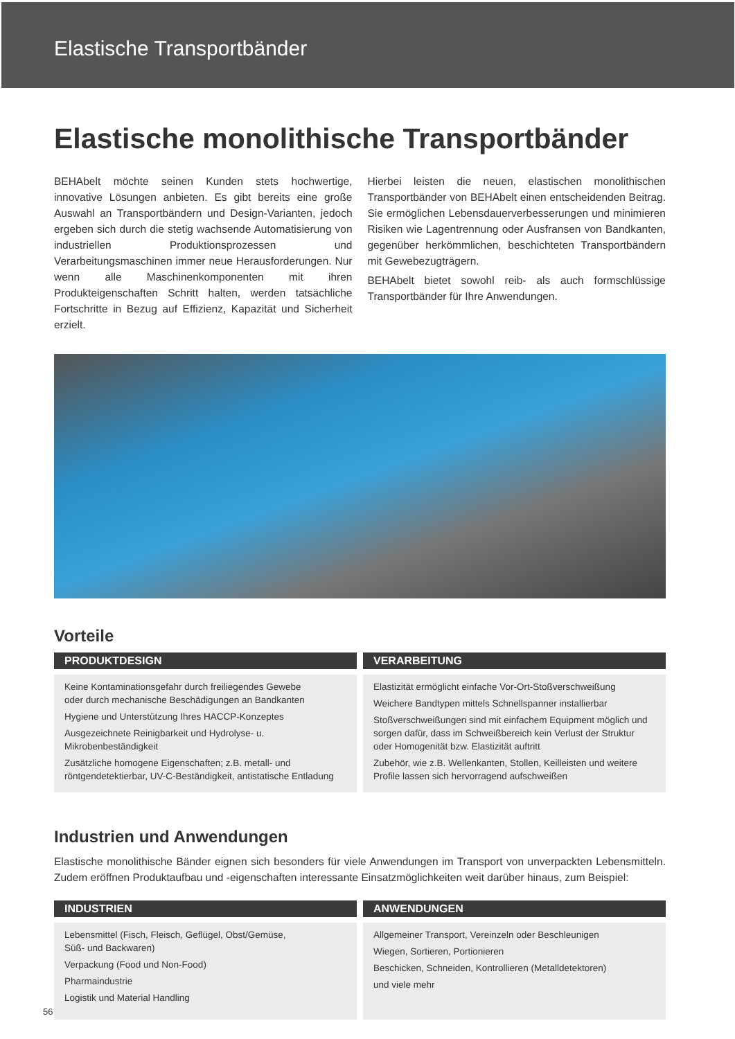Elastische Transportbänder
Elastische monolithische Transportbänder
BEHAbelt möchte seinen Kunden stets hochwertige, innovative Lösungen anbieten. Es gibt bereits eine große Auswahl an Transportbändern und Design-Varianten, jedoch ergeben sich durch die stetig wachsende Automatisierung von industriellen Produktionsprozessen und Verarbeitungsmaschinen immer neue Herausforderungen. Nur wenn alle Maschinenkomponenten mit ihren Produkteigenschaften Schritt halten, werden tatsächliche Fortschritte in Bezug auf Effizienz, Kapazität und Sicherheit erzielt.
Hierbei leisten die neuen, elastischen monolithischen Transportbänder von BEHAbelt einen entscheidenden Beitrag. Sie ermöglichen Lebensdauerverbesserungen und minimieren Risiken wie Lagentrennung oder Ausfransen von Bandkanten, gegenüber herkömmlichen, beschichteten Transportbändern mit Gewebezugträgern.
BEHAbelt bietet sowohl reib- als auch formschlüssige Transportbänder für Ihre Anwendungen.
Vorteile
PRODUKTDESIGN
Keine Kontaminationsgefahr durch freiliegendes Gewebe
oder durch mechanische Beschädigungen an Bandkanten
Hygiene und Unterstützung Ihres HACCP-Konzeptes
Ausgezeichnete Reinigbarkeit und Hydrolyse- u. Mikrobenbeständigkeit
Zusätzliche homogene Eigenschaften; z.B. metall- und röntgendetektierbar, UV-C-Beständigkeit, antistatische Entladung
VERARBEITUNG
Elastizität ermöglicht einfache Vor-Ort-Stoßverschweißung
Weichere Bandtypen mittels Schnellspanner installierbar
Stoßverschweißungen sind mit einfachem Equipment möglich und sorgen dafür, dass im Schweißbereich kein Verlust der Struktur oder Homogenität bzw. Elastizität auftritt
Zubehör, wie z.B. Wellenkanten, Stollen, Keilleisten und weitere Profile lassen sich hervorragend aufschweißen
Industrien und Anwendungen
Elastische monolithische Bänder eignen sich besonders für viele Anwendungen im Transport von unverpackten Lebensmitteln. Zudem eröffnen Produktaufbau und -eigenschaften interessante Einsatzmöglichkeiten weit darüber hinaus, zum Beispiel:
INDUSTRIEN
Lebensmittel (Fisch, Fleisch, Geflügel, Obst/Gemüse,
Süß- und Backwaren)
Verpackung (Food und Non-Food)
Pharmaindustrie
Logistik und Material Handling
ANWENDUNGEN
Allgemeiner Transport, Vereinzeln oder Beschleunigen
Wiegen, Sortieren, Portionieren
Beschicken, Schneiden, Kontrollieren (Metalldetektoren)
und viele mehr
56